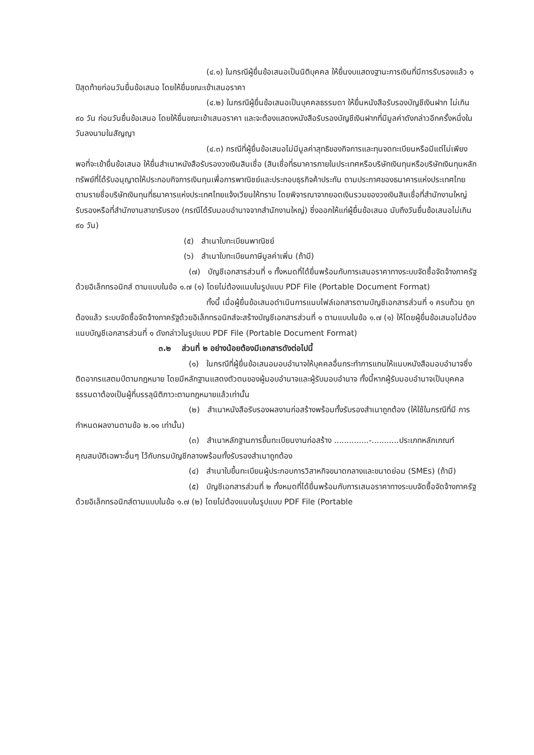(๔.๑) ในกรณีผู้ยื่นข้อเสนอเป็นนิติบุคคล ให้ยื่นงบแสดงฐานะการเงินที่มีการรับรองแล้ว ๑ ปีสุดท้ายก่อนวันยื่นข้อเสนอ โดยให้ยื่นขณะเข้าเสนอราคา
(๔.๒) ในกรณีผู้ยื่นข้อเสนอเป็นบุคคลธรรมดา ให้ยื่นหนังสือรับรองบัญชีเงินฝาก ไม่เกิน ๙๐ วัน ก่อนวันยื่นข้อเสนอ โดยให้ยื่นขณะเข้าเสนอราคา และจะต้องแสดงหนังสือรับรองบัญชีเงินฝากที่มีมูลค่าดังกล่าวอีกครั้งหนึ่งในวันลงนามในสัญญา
(๔.๓) กรณีที่ผู้ยื่นข้อเสนอไม่มีมูลค่าสุทธิของกิจการและทุนจดทะเบียนหรือมีแต่ไม่เพียงพอที่จะเข้ายื่นข้อเสนอ ให้ยื่นสำเนาหนังสือรับรองวงเงินสินเชื่อ (สินเชื่อที่ธนาคารภายในประเทศหรือบริษัทเงินทุนหรือบริษัทเงินทุนหลักทรัพย์ที่ได้รับอนุญาตให้ประกอบกิจการเงินทุนเพื่อการพาณิชย์และประกอบธุรกิจค้าประกัน ตามประกาศของธนาคารแห่งประเทศไทย ตามรายชื่อบริษัทเงินทุนที่ธนาคารแห่งประเทศไทยแจ้งเวียนให้ทราบ โดยพิจารณาจากยอดเงินรวมของวงเงินสินเชื่อที่สำนักงานใหญ่รับรองหรือที่สำนักงานสาขารับรอง (กรณีได้รับมอบอำนาจจากสำนักงานใหญ่) ซึ่งออกให้แก่ผู้ยื่นข้อเสนอ นับถึงวันยื่นข้อเสนอไม่เกิน ๙๐ วัน)
(๕) สำเนาใบทะเบียนพาณิชย์
(๖) สำเนาใบทะเบียนภาษีมูลค่าเพิ่ม (ถ้ามี)
(๗) บัญชีเอกสารส่วนที่ ๑ ทั้งหมดที่ได้ยื่นพร้อมกับการเสนอราคาทางระบบจัดซื้อจัดจ้างภาครัฐด้วยอิเล็กทรอนิกส์ ตามแบบในข้อ ๑.๗ (๑) โดยไม่ต้องแนบในรูปแบบ PDF File (Portable Document Format)
ทั้งนี้ เมื่อผู้ยื่นข้อเสนอดำเนินการแนบไฟล์เอกสารตามบัญชีเอกสารส่วนที่ ๑ ครบถ้วน ถูกต้องแล้ว ระบบจัดซื้อจัดจ้างภาครัฐด้วยอิเล็กทรอนิกส์จะสร้างบัญชีเอกสารส่วนที่ ๑ ตามแบบในข้อ ๑.๗ (๑) ให้โดยผู้ยื่นข้อเสนอไม่ต้องแนบบัญชีเอกสารส่วนที่ ๑ ดังกล่าวในรูปแบบ PDF File (Portable Document Format)
๓.๒ ส่วนที่ ๒ อย่างน้อยต้องมีเอกสารดังต่อไปนี้
(๑) ในกรณีที่ผู้ยื่นข้อเสนอมอบอำนาจให้บุคคลอื่นกระทำการแทนให้แนบหนังสือมอบอำนาจซึ่งติดอากรแสตมป์ตามกฎหมาย โดยมีหลักฐานแสดงตัวตนของผู้มอบอำนาจและผู้รับมอบอำนาจ ทั้งนี้หากผู้รับมอบอำนาจเป็นบุคคลธรรมดาต้องเป็นผู้ที่บรรลุนิติภาวะตามกฎหมายแล้วเท่านั้น
(๒) สำเนาหนังสือรับรองผลงานก่อสร้างพร้อมทั้งรับรองสำเนาถูกต้อง (ให้ใช้ในกรณีที่มี การกำหนดผลงานตามข้อ ๒.๑๑ เท่านั้น)
(๓) สำเนาหลักฐานการขึ้นทะเบียนงานก่อสร้าง ..............-...........ประเภทหลักเกณฑ์คุณสมบัติเฉพาะอื่นๆ ไว้กับกรมบัญชีกลางพร้อมทั้งรับรองสำเนาถูกต้อง
(๔) สำเนาใบขึ้นทะเบียนผู้ประกอบการวิสาหกิจขนาดกลางและขนาดย่อม (SMEs) (ถ้ามี)
(๕) บัญชีเอกสารส่วนที่ ๒ ทั้งหมดที่ได้ยื่นพร้อมกับการเสนอราคาทางระบบจัดซื้อจัดจ้างภาครัฐด้วยอิเล็กทรอนิกส์ตามแบบในข้อ ๑.๗ (๒) โดยไม่ต้องแนบในรูปแบบ PDF File (Portable